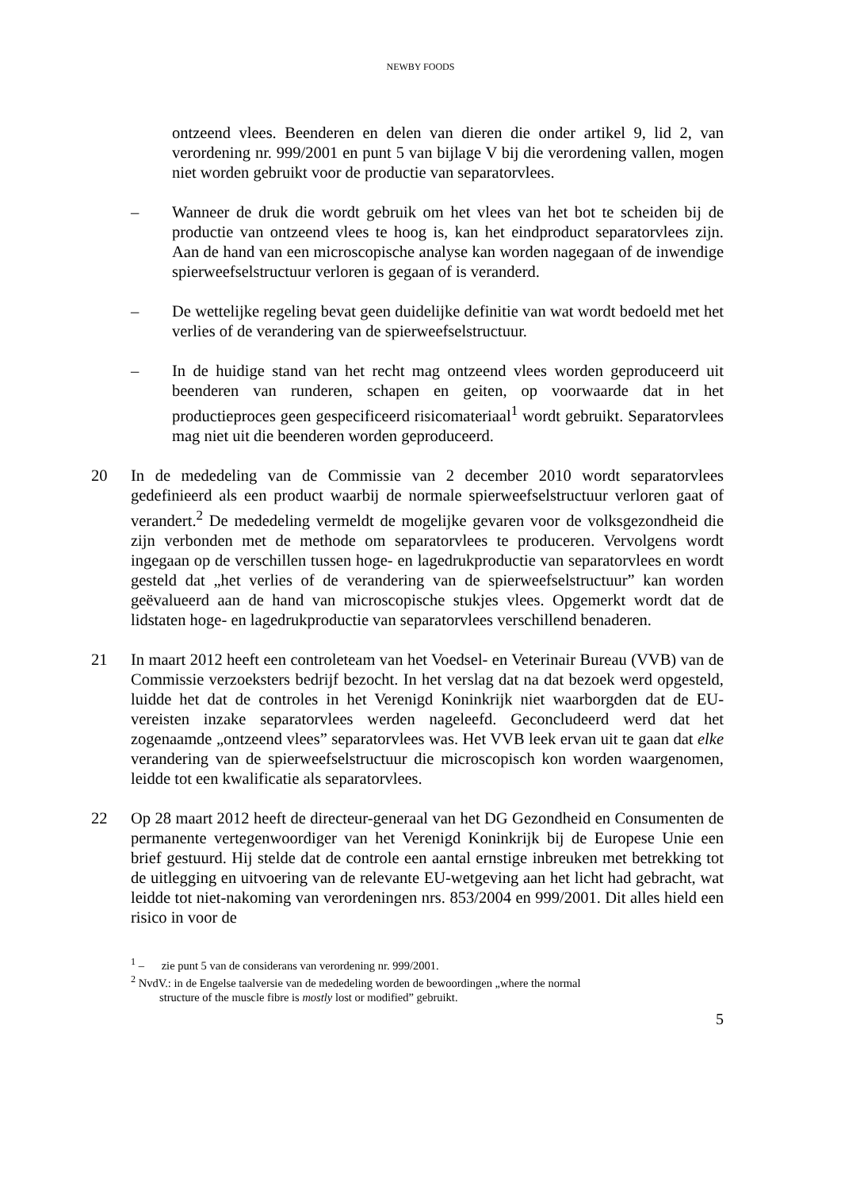NEWBY FOODS
ontzeend vlees. Beenderen en delen van dieren die onder artikel 9, lid 2, van verordening nr. 999/2001 en punt 5 van bijlage V bij die verordening vallen, mogen niet worden gebruikt voor de productie van separatorvlees.
– Wanneer de druk die wordt gebruik om het vlees van het bot te scheiden bij de productie van ontzeend vlees te hoog is, kan het eindproduct separatorvlees zijn. Aan de hand van een microscopische analyse kan worden nagegaan of de inwendige spierweefselstructuur verloren is gegaan of is veranderd.
– De wettelijke regeling bevat geen duidelijke definitie van wat wordt bedoeld met het verlies of de verandering van de spierweefselstructuur.
– In de huidige stand van het recht mag ontzeend vlees worden geproduceerd uit beenderen van runderen, schapen en geiten, op voorwaarde dat in het productieproces geen gespecificeerd risicomateriaal<sup>1</sup> wordt gebruikt. Separatorvlees mag niet uit die beenderen worden geproduceerd.
20 In de mededeling van de Commissie van 2 december 2010 wordt separatorvlees gedefinieerd als een product waarbij de normale spierweefselstructuur verloren gaat of verandert.<sup>2</sup> De mededeling vermeldt de mogelijke gevaren voor de volksgezondheid die zijn verbonden met de methode om separatorvlees te produceren. Vervolgens wordt ingegaan op de verschillen tussen hoge- en lagedrukproductie van separatorvlees en wordt gesteld dat „het verlies of de verandering van de spierweefselstructuur” kan worden geëvalueerd aan de hand van microscopische stukjes vlees. Opgemerkt wordt dat de lidstaten hoge- en lagedrukproductie van separatorvlees verschillend benaderen.
21 In maart 2012 heeft een controleteam van het Voedsel- en Veterinair Bureau (VVB) van de Commissie verzoeksters bedrijf bezocht. In het verslag dat na dat bezoek werd opgesteld, luidde het dat de controles in het Verenigd Koninkrijk niet waarborgden dat de EU-vereisten inzake separatorvlees werden nageleefd. Geconcludeerd werd dat het zogenaamde „ontzeend vlees” separatorvlees was. Het VVB leek ervan uit te gaan dat elke verandering van de spierweefselstructuur die microscopisch kon worden waargenomen, leidde tot een kwalificatie als separatorvlees.
22 Op 28 maart 2012 heeft de directeur-generaal van het DG Gezondheid en Consumenten de permanente vertegenwoordiger van het Verenigd Koninkrijk bij de Europese Unie een brief gestuurd. Hij stelde dat de controle een aantal ernstige inbreuken met betrekking tot de uitlegging en uitvoering van de relevante EU-wetgeving aan het licht had gebracht, wat leidde tot niet-nakoming van verordeningen nrs. 853/2004 en 999/2001. Dit alles hield een risico in voor de
<sup>1</sup> – zie punt 5 van de considerans van verordening nr. 999/2001.
<sup>2</sup> NvdV.: in de Engelse taalversie van de mededeling worden de bewoordingen „where the normal
structure of the muscle fibre is mostly lost or modified” gebruikt.
5